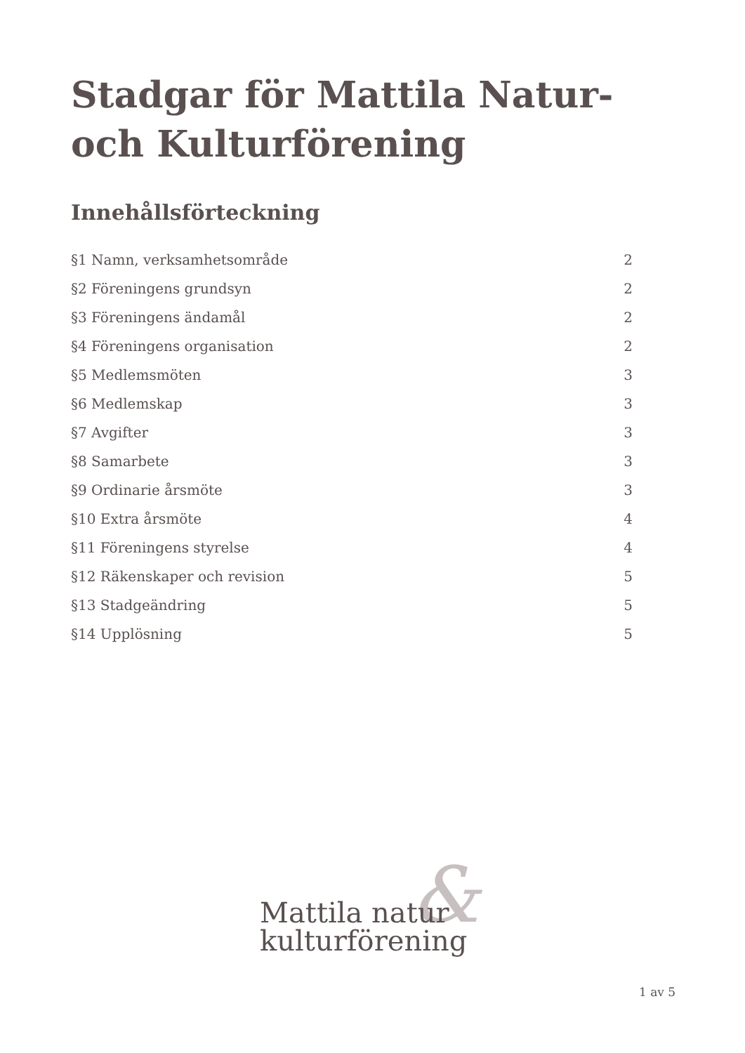Stadgar för Mattila Natur- och Kulturförening
Innehållsförteckning
§1 Namn, verksamhetsområde 2
§2 Föreningens grundsyn 2
§3 Föreningens ändamål 2
§4 Föreningens organisation 2
§5 Medlemsmöten 3
§6 Medlemskap 3
§7 Avgifter 3
§8 Samarbete 3
§9 Ordinarie årsmöte 3
§10 Extra årsmöte 4
§11 Föreningens styrelse 4
§12 Räkenskaper och revision 5
§13 Stadgeändring 5
§14 Upplösning 5
Mattila natur
kulturförening
&
1 av 5